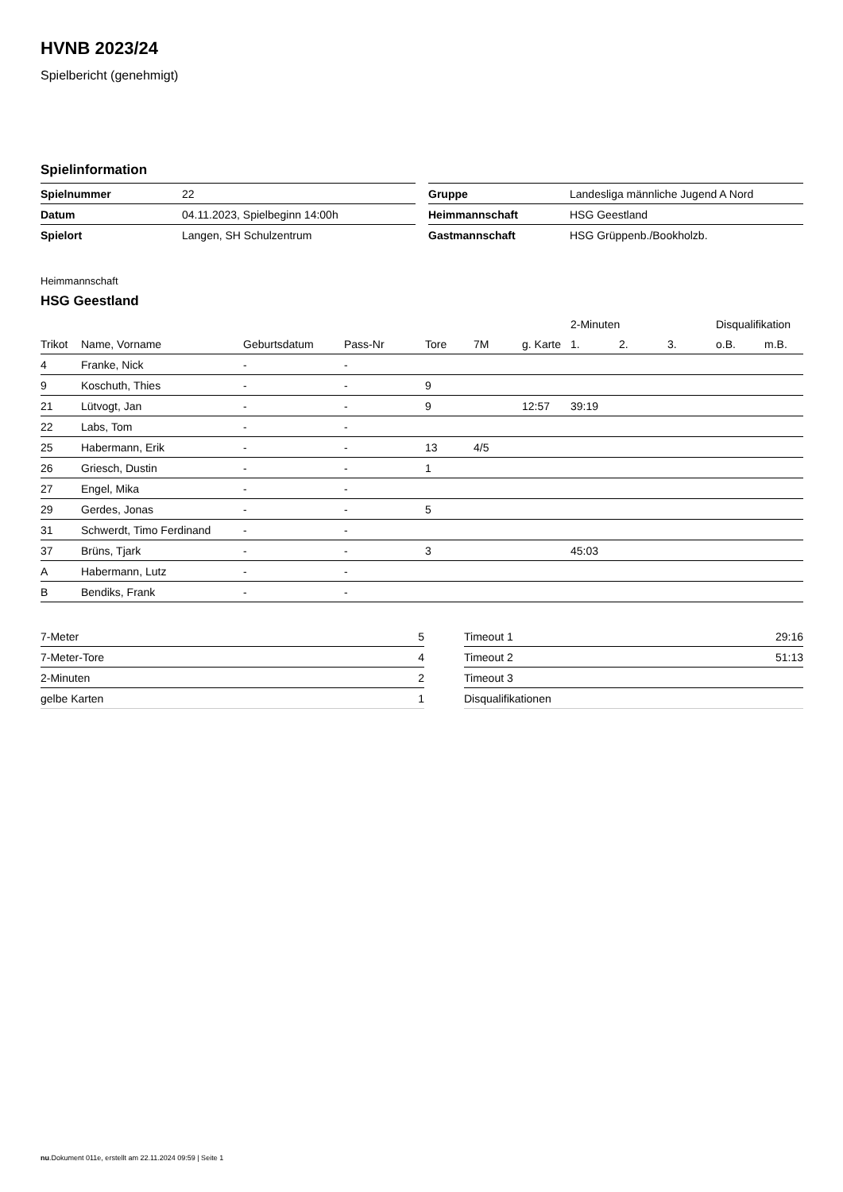HVNB 2023/24
Spielbericht (genehmigt)
Spielinformation
| Spielnummer | 22 |
| Datum | 04.11.2023, Spielbeginn 14:00h |
| Spielort | Langen, SH Schulzentrum |
| Gruppe | Landesliga männliche Jugend A Nord |
| Heimmannschaft | HSG Geestland |
| Gastmannschaft | HSG Grüppenb./Bookholzb. |
Heimmannschaft
HSG Geestland
| | | | | | | | 2-Minuten | | | Disqualifikation | |
| --- | --- | --- | --- | --- | --- | --- | --- | --- | --- | --- | --- |
| Trikot | Name, Vorname | Geburtsdatum | Pass-Nr | Tore | 7M | g. Karte | 1. | 2. | 3. | o.B. | m.B. |
| 4 | Franke, Nick | - | - | | | | | | | | |
| 9 | Koschuth, Thies | - | - | 9 | | | | | | | |
| 21 | Lütvogt, Jan | - | - | 9 | | 12:57 | 39:19 | | | | |
| 22 | Labs, Tom | - | - | | | | | | | | |
| 25 | Habermann, Erik | - | - | 13 | 4/5 | | | | | | |
| 26 | Griesch, Dustin | - | - | 1 | | | | | | | |
| 27 | Engel, Mika | - | - | | | | | | | | |
| 29 | Gerdes, Jonas | - | - | 5 | | | | | | | |
| 31 | Schwerdt, Timo Ferdinand | - | - | | | | | | | | |
| 37 | Brüns, Tjark | - | - | 3 | | | 45:03 | | | | |
| A | Habermann, Lutz | - | - | | | | | | | | |
| B | Bendiks, Frank | - | - | | | | | | | | |
| 7-Meter | 5 |
| 7-Meter-Tore | 4 |
| 2-Minuten | 2 |
| gelbe Karten | 1 |
| Timeout 1 | 29:16 |
| Timeout 2 | 51:13 |
| Timeout 3 | |
| Disqualifikationen | |
nu.Dokument 011e, erstellt am 22.11.2024 09:59 | Seite 1